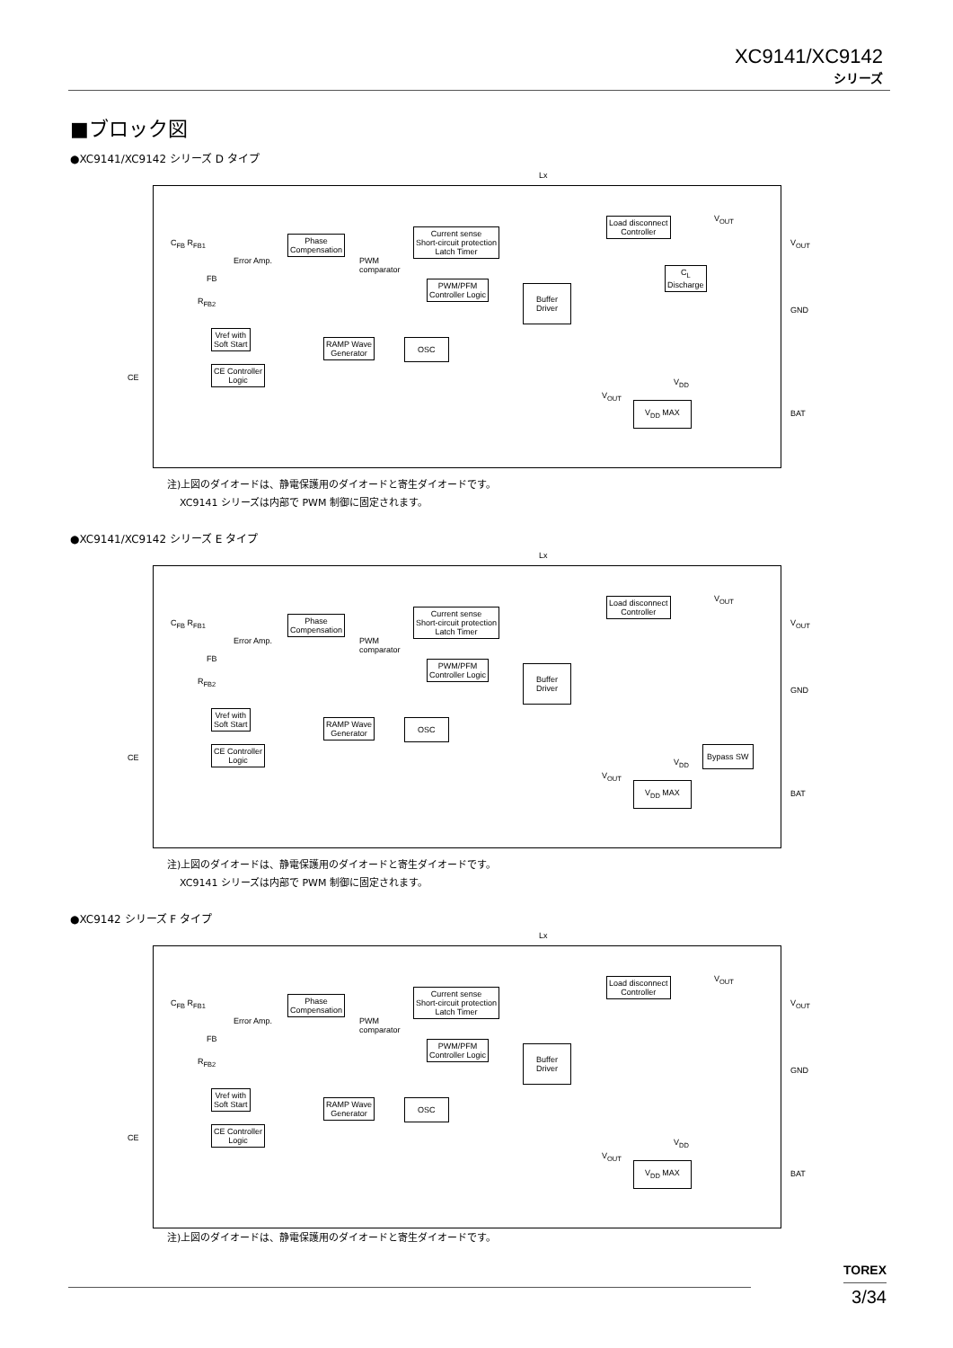XC9141/XC9142
シリーズ
■ブロック図
●XC9141/XC9142 シリーズ D タイプ
Lx
C<sub>FB</sub> R<sub>FB1</sub>
Error Amp.
FB
R<sub>FB2</sub>
Phase
Compensation
PWM
comparator
Current sense
Short-circuit protection
Latch Timer
PWM/PFM
Controller Logic
Buffer
Driver
Load disconnect
Controller
V<sub>OUT</sub>
C<sub>L</sub>
Discharge
V<sub>OUT</sub>
GND
Vref with
Soft Start
RAMP Wave
Generator
OSC
CE
CE Controller
Logic
V<sub>OUT</sub>
V<sub>DD</sub>
V<sub>DD</sub> MAX
BAT
注)上図のダイオードは、静電保護用のダイオードと寄生ダイオードです。
XC9141 シリーズは内部で PWM 制御に固定されます。
●XC9141/XC9142 シリーズ E タイプ
Lx
C<sub>FB</sub> R<sub>FB1</sub>
Error Amp.
FB
R<sub>FB2</sub>
Phase
Compensation
PWM
comparator
Current sense
Short-circuit protection
Latch Timer
PWM/PFM
Controller Logic
Buffer
Driver
Load disconnect
Controller
V<sub>OUT</sub>
V<sub>OUT</sub>
GND
Vref with
Soft Start
RAMP Wave
Generator
OSC
CE
CE Controller
Logic
Bypass SW
V<sub>OUT</sub>
V<sub>DD</sub>
V<sub>DD</sub> MAX
BAT
注)上図のダイオードは、静電保護用のダイオードと寄生ダイオードです。
XC9141 シリーズは内部で PWM 制御に固定されます。
●XC9142 シリーズ F タイプ
Lx
C<sub>FB</sub> R<sub>FB1</sub>
Error Amp.
FB
R<sub>FB2</sub>
Phase
Compensation
PWM
comparator
Current sense
Short-circuit protection
Latch Timer
PWM/PFM
Controller Logic
Buffer
Driver
Load disconnect
Controller
V<sub>OUT</sub>
V<sub>OUT</sub>
GND
Vref with
Soft Start
RAMP Wave
Generator
OSC
CE
CE Controller
Logic
V<sub>OUT</sub>
V<sub>DD</sub>
V<sub>DD</sub> MAX
BAT
注)上図のダイオードは、静電保護用のダイオードと寄生ダイオードです。
TOREX
3/34